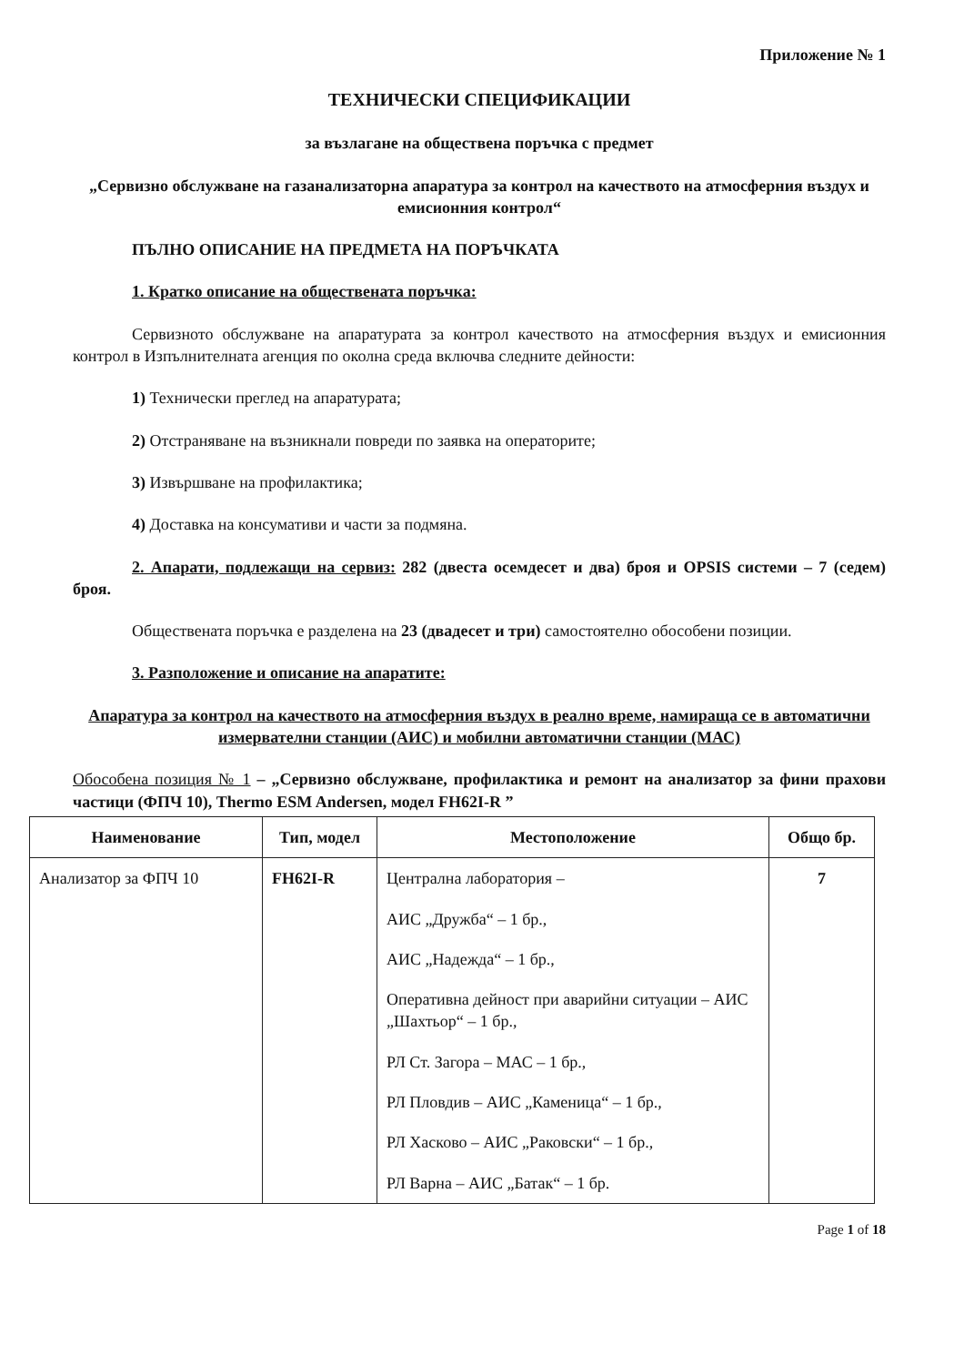Приложение № 1
ТЕХНИЧЕСКИ СПЕЦИФИКАЦИИ
за възлагане на обществена поръчка с предмет
„Сервизно обслужване на газанализаторна апаратура за контрол на качеството на атмосферния въздух и емисионния контрол“
ПЪЛНО ОПИСАНИЕ НА ПРЕДМЕТА НА ПОРЪЧКАТА
1. Кратко описание на обществената поръчка:
Сервизното обслужване на апаратурата за контрол качеството на атмосферния въздух и емисионния контрол в Изпълнителната агенция по околна среда включва следните дейности:
1) Технически преглед на апаратурата;
2) Отстраняване на възникнали повреди по заявка на операторите;
3) Извършване на профилактика;
4) Доставка на консумативи и части за подмяна.
2. Апарати, подлежащи на сервиз: 282 (двеста осемдесет и два) броя и OPSIS системи – 7 (седем) броя.
Обществената поръчка е разделена на 23 (двадесет и три) самостоятелно обособени позиции.
3. Разположение и описание на апаратите:
Апаратура за контрол на качеството на атмосферния въздух в реално време, намираща се в автоматични измервателни станции (АИС) и мобилни автоматични станции (МАС)
Обособена позиция № 1 – „Сервизно обслужване, профилактика и ремонт на анализатор за фини прахови частици (ФПЧ 10), Thermo ESM Andersen, модел FH62I-R ”
| Наименование | Тип, модел | Местоположение | Общо бр. |
| --- | --- | --- | --- |
| Анализатор за ФПЧ 10 | FH62I-R | Централна лаборатория – АИС „Дружба“ – 1 бр., АИС „Надежда“ – 1 бр., Оперативна дейност при аварийни ситуации – АИС „Шахтьор“ – 1 бр., РЛ Ст. Загора – МАС – 1 бр., РЛ Пловдив – АИС „Каменица“ – 1 бр., РЛ Хасково – АИС „Раковски“ – 1 бр., РЛ Варна – АИС „Батак“ – 1 бр. | 7 |
Page 1 of 18